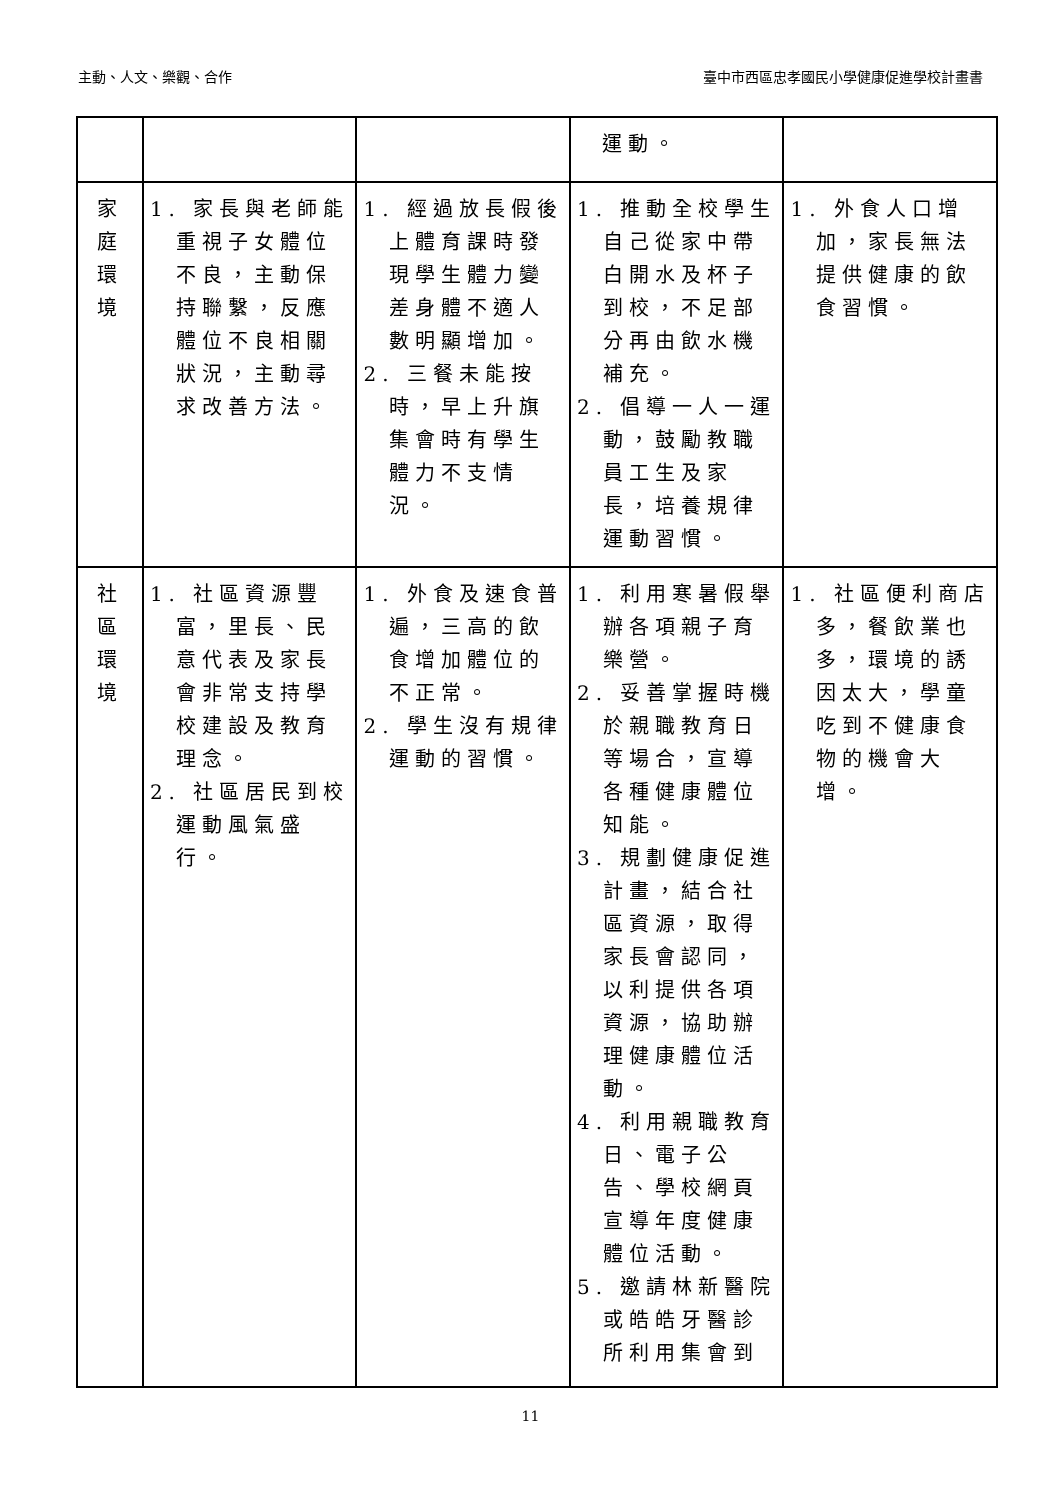主動、人文、樂觀、合作 臺中市西區忠孝國民小學健康促進學校計畫書
| | | | 運動。 | |
| 家 庭 環 境 | 1. 家長與老師能重視子女體位不良，主動保持聯繫，反應體位不良相關狀況，主動尋求改善方法。 | 1. 經過放長假後上體育課時發現學生體力變差身體不適人數明顯增加。 2. 三餐未能按時，早上升旗集會時有學生體力不支情況。 | 1. 推動全校學生自己從家中帶白開水及杯子到校，不足部分再由飲水機補充。 2. 倡導一人一運動，鼓勵教職員工生及家長，培養規律運動習慣。 | 1. 外食人口增加，家長無法提供健康的飲食習慣。 |
| 社 區 環 境 | 1. 社區資源豐富，里長、民意代表及家長會非常支持學校建設及教育理念。 2. 社區居民到校運動風氣盛行。 | 1. 外食及速食普遍，三高的飲食增加體位的不正常。 2. 學生沒有規律運動的習慣。 | 1. 利用寒暑假舉辦各項親子育樂營。 2. 妥善掌握時機於親職教育日等場合，宣導各種健康體位知能。 3. 規劃健康促進計畫，結合社區資源，取得家長會認同，以利提供各項資源，協助辦理健康體位活動。 4. 利用親職教育日、電子公告、學校網頁宣導年度健康體位活動。 5. 邀請林新醫院或皓皓牙醫診所利用集會到 | 1. 社區便利商店多，餐飲業也多，環境的誘因太大，學童吃到不健康食物的機會大增。 |
11